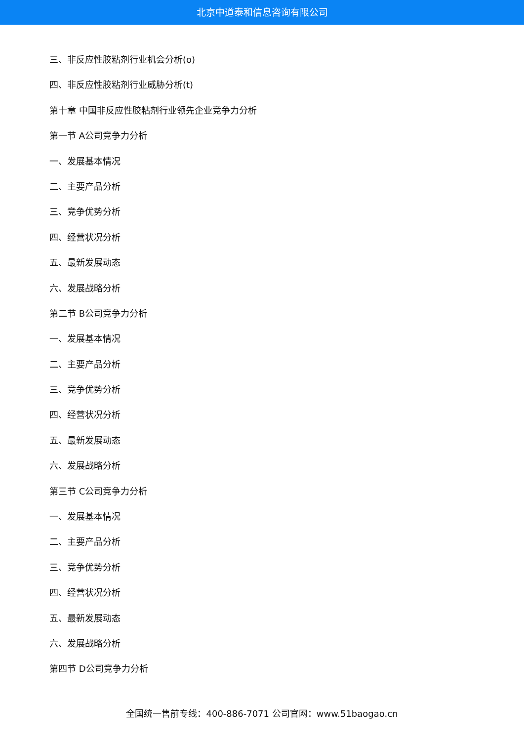北京中道泰和信息咨询有限公司
三、非反应性胶粘剂行业机会分析(o)
四、非反应性胶粘剂行业威胁分析(t)
第十章 中国非反应性胶粘剂行业领先企业竞争力分析
第一节 A公司竞争力分析
一、发展基本情况
二、主要产品分析
三、竞争优势分析
四、经营状况分析
五、最新发展动态
六、发展战略分析
第二节 B公司竞争力分析
一、发展基本情况
二、主要产品分析
三、竞争优势分析
四、经营状况分析
五、最新发展动态
六、发展战略分析
第三节 C公司竞争力分析
一、发展基本情况
二、主要产品分析
三、竞争优势分析
四、经营状况分析
五、最新发展动态
六、发展战略分析
第四节 D公司竞争力分析
全国统一售前专线：400-886-7071 公司官网：www.51baogao.cn